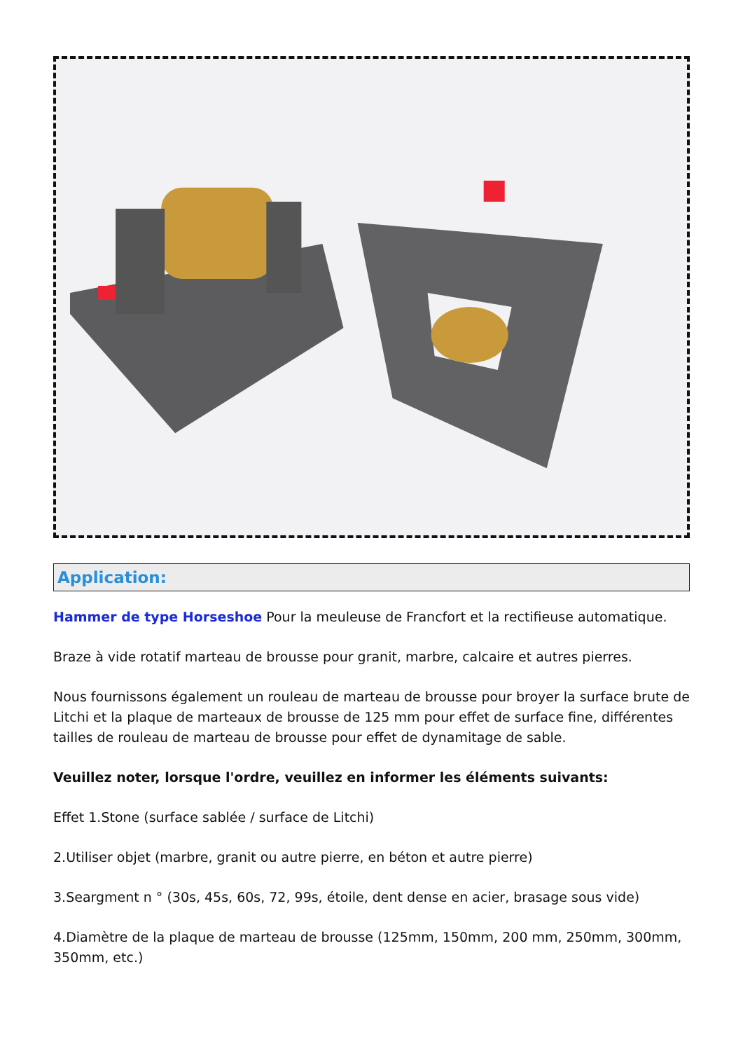Application:
Hammer de type Horseshoe Pour la meuleuse de Francfort et la rectifieuse automatique.
Braze à vide rotatif marteau de brousse pour granit, marbre, calcaire et autres pierres.
Nous fournissons également un rouleau de marteau de brousse pour broyer la surface brute de Litchi et la plaque de marteaux de brousse de 125 mm pour effet de surface fine, différentes tailles de rouleau de marteau de brousse pour effet de dynamitage de sable.
Veuillez noter, lorsque l'ordre, veuillez en informer les éléments suivants:
Effet 1.Stone (surface sablée / surface de Litchi)
2.Utiliser objet (marbre, granit ou autre pierre, en béton et autre pierre)
3.Seargment n ° (30s, 45s, 60s, 72, 99s, étoile, dent dense en acier, brasage sous vide)
4.Diamètre de la plaque de marteau de brousse (125mm, 150mm, 200 mm, 250mm, 300mm, 350mm, etc.)